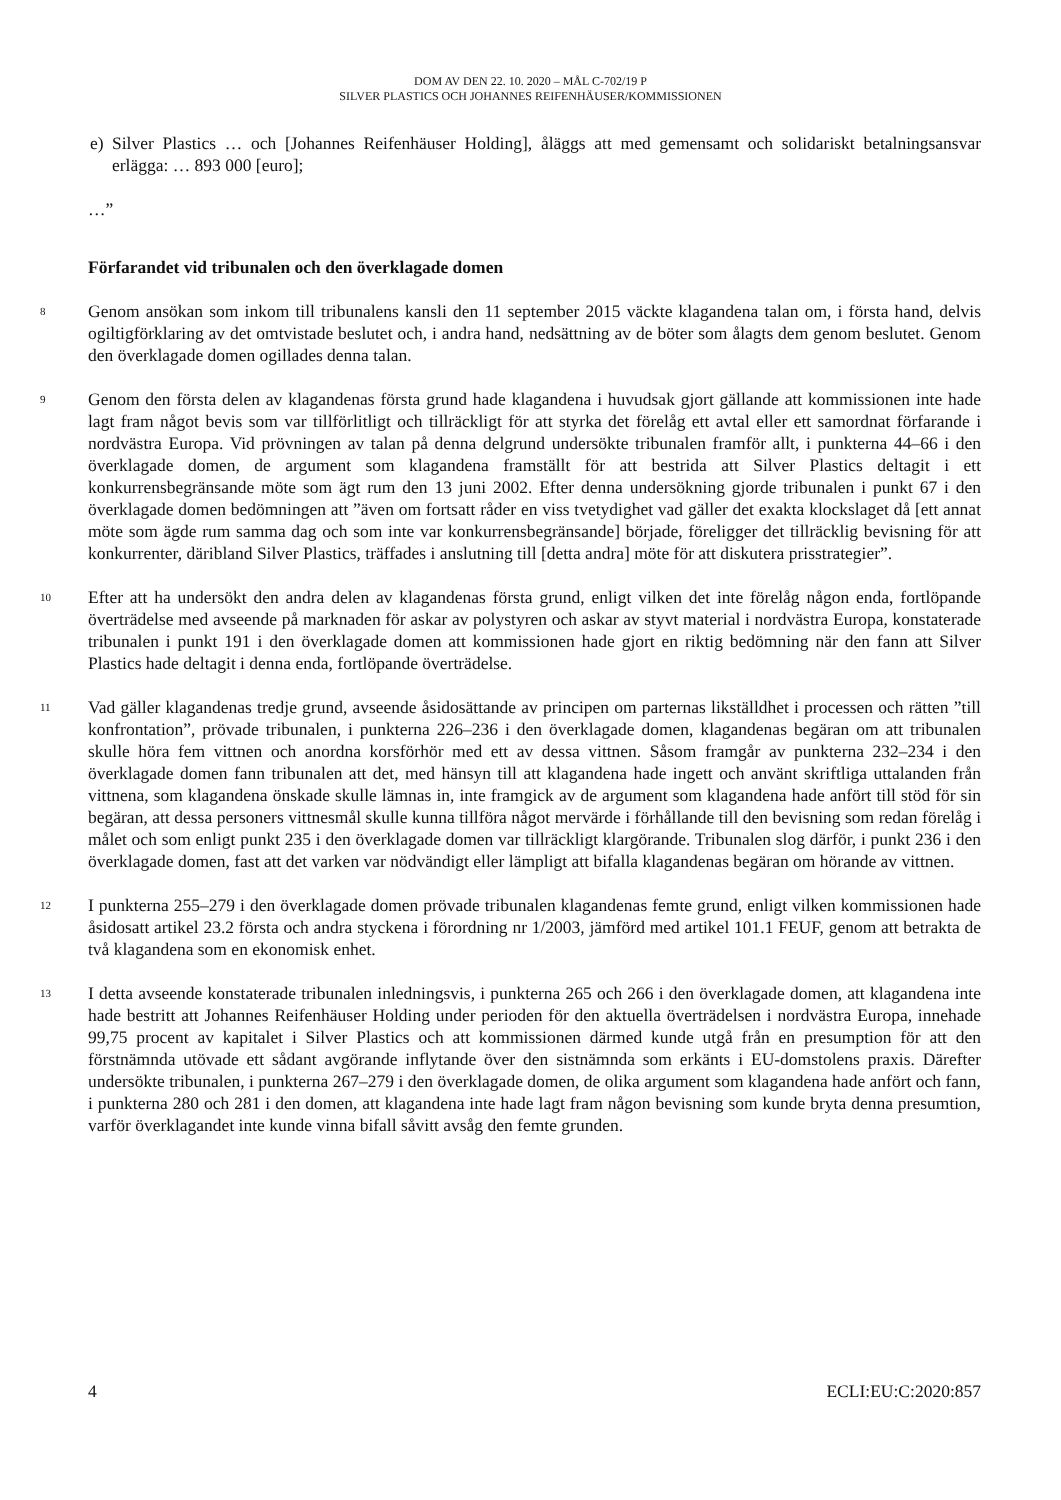DOM AV DEN 22. 10. 2020 – MÅL C-702/19 P
SILVER PLASTICS OCH JOHANNES REIFENHÄUSER/KOMMISSIONEN
e) Silver Plastics … och [Johannes Reifenhäuser Holding], åläggs att med gemensamt och solidariskt betalningsansvar erlägga: … 893 000 [euro];
…”
Förfarandet vid tribunalen och den överklagade domen
8
Genom ansökan som inkom till tribunalens kansli den 11 september 2015 väckte klagandena talan om, i första hand, delvis ogiltigförklaring av det omtvistade beslutet och, i andra hand, nedsättning av de böter som ålagts dem genom beslutet. Genom den överklagade domen ogillades denna talan.
9
Genom den första delen av klagandenas första grund hade klagandena i huvudsak gjort gällande att kommissionen inte hade lagt fram något bevis som var tillförlitligt och tillräckligt för att styrka det förelåg ett avtal eller ett samordnat förfarande i nordvästra Europa. Vid prövningen av talan på denna delgrund undersökte tribunalen framför allt, i punkterna 44–66 i den överklagade domen, de argument som klagandena framställt för att bestrida att Silver Plastics deltagit i ett konkurrensbegränsande möte som ägt rum den 13 juni 2002. Efter denna undersökning gjorde tribunalen i punkt 67 i den överklagade domen bedömningen att ”även om fortsatt råder en viss tvetydighet vad gäller det exakta klockslaget då [ett annat möte som ägde rum samma dag och som inte var konkurrensbegränsande] började, föreligger det tillräcklig bevisning för att konkurrenter, däribland Silver Plastics, träffades i anslutning till [detta andra] möte för att diskutera prisstrategier”.
10
Efter att ha undersökt den andra delen av klagandenas första grund, enligt vilken det inte förelåg någon enda, fortlöpande överträdelse med avseende på marknaden för askar av polystyren och askar av styvt material i nordvästra Europa, konstaterade tribunalen i punkt 191 i den överklagade domen att kommissionen hade gjort en riktig bedömning när den fann att Silver Plastics hade deltagit i denna enda, fortlöpande överträdelse.
11
Vad gäller klagandenas tredje grund, avseende åsidosättande av principen om parternas likställdhet i processen och rätten ”till konfrontation”, prövade tribunalen, i punkterna 226–236 i den överklagade domen, klagandenas begäran om att tribunalen skulle höra fem vittnen och anordna korsförhör med ett av dessa vittnen. Såsom framgår av punkterna 232–234 i den överklagade domen fann tribunalen att det, med hänsyn till att klagandena hade ingett och använt skriftliga uttalanden från vittnena, som klagandena önskade skulle lämnas in, inte framgick av de argument som klagandena hade anfört till stöd för sin begäran, att dessa personers vittnesmål skulle kunna tillföra något mervärde i förhållande till den bevisning som redan förelåg i målet och som enligt punkt 235 i den överklagade domen var tillräckligt klargörande. Tribunalen slog därför, i punkt 236 i den överklagade domen, fast att det varken var nödvändigt eller lämpligt att bifalla klagandenas begäran om hörande av vittnen.
12
I punkterna 255–279 i den överklagade domen prövade tribunalen klagandenas femte grund, enligt vilken kommissionen hade åsidosatt artikel 23.2 första och andra styckena i förordning nr 1/2003, jämförd med artikel 101.1 FEUF, genom att betrakta de två klagandena som en ekonomisk enhet.
13
I detta avseende konstaterade tribunalen inledningsvis, i punkterna 265 och 266 i den överklagade domen, att klagandena inte hade bestritt att Johannes Reifenhäuser Holding under perioden för den aktuella överträdelsen i nordvästra Europa, innehade 99,75 procent av kapitalet i Silver Plastics och att kommissionen därmed kunde utgå från en presumption för att den förstnämnda utövade ett sådant avgörande inflytande över den sistnämnda som erkänts i EU-domstolens praxis. Därefter undersökte tribunalen, i punkterna 267–279 i den överklagade domen, de olika argument som klagandena hade anfört och fann, i punkterna 280 och 281 i den domen, att klagandena inte hade lagt fram någon bevisning som kunde bryta denna presumtion, varför överklagandet inte kunde vinna bifall såvitt avsåg den femte grunden.
4 ECLI:EU:C:2020:857